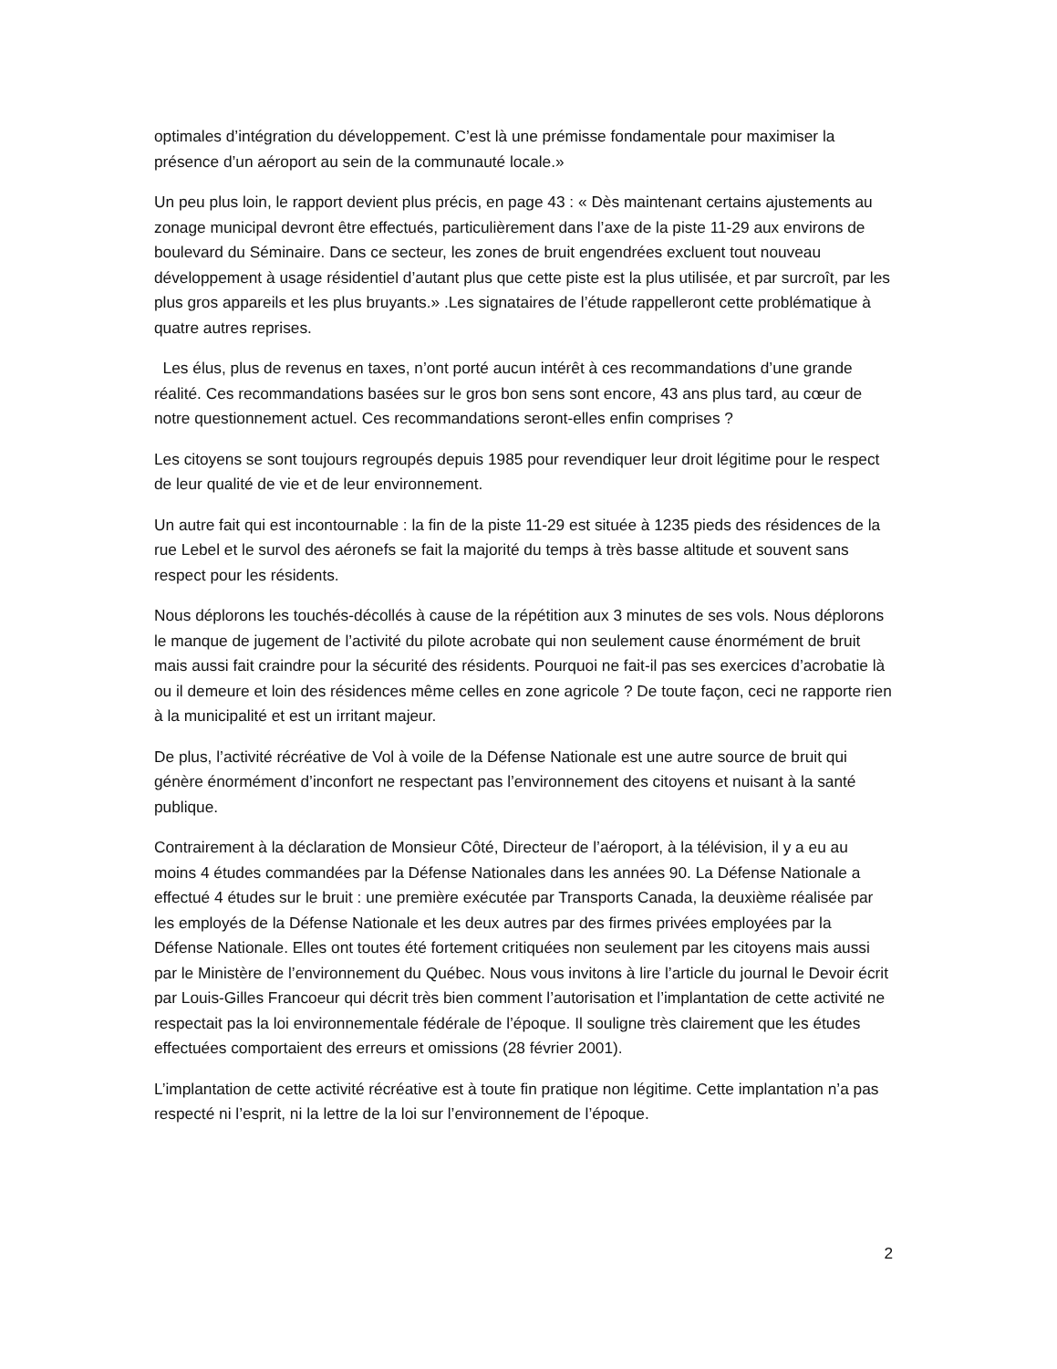optimales d’intégration du développement. C’est là une prémisse fondamentale pour maximiser la présence d’un aéroport au sein de la communauté locale.»
Un peu plus loin, le rapport devient plus précis, en page 43 : « Dès maintenant certains ajustements au zonage municipal devront être effectués, particulièrement dans l’axe de la piste 11-29 aux environs de boulevard du Séminaire. Dans ce secteur, les zones de bruit engendrées excluent tout nouveau développement à usage résidentiel d’autant plus que cette piste est la plus utilisée, et par surcroît, par les plus gros appareils et les plus bruyants.» .Les signataires de l’étude rappelleront cette problématique à quatre autres reprises.
Les élus, plus de revenus en taxes, n’ont porté aucun intérêt à ces recommandations d’une grande réalité. Ces recommandations basées sur le gros bon sens sont encore, 43 ans plus tard, au cœur de notre questionnement actuel. Ces recommandations seront-elles enfin comprises ?
Les citoyens se sont toujours regroupés depuis 1985 pour revendiquer leur droit légitime pour le respect de leur qualité de vie et de leur environnement.
Un autre fait qui est incontournable : la fin de la piste 11-29 est située à 1235 pieds des résidences de la rue Lebel et le survol des aéronefs se fait la majorité du temps à très basse altitude et souvent sans respect pour les résidents.
Nous déplorons les touchés-décollés à cause de la répétition aux 3 minutes de ses vols. Nous déplorons le manque de jugement de l’activité du pilote acrobate qui non seulement cause énormément de bruit mais aussi fait craindre pour la sécurité des résidents. Pourquoi ne fait-il pas ses exercices d’acrobatie là ou il demeure et loin des résidences même celles en zone agricole ? De toute façon, ceci ne rapporte rien à la municipalité et est un irritant majeur.
De plus, l’activité récréative de Vol à voile de la Défense Nationale est une autre source de bruit qui génère énormément d’inconfort ne respectant pas l’environnement des citoyens et nuisant à la santé publique.
Contrairement à la déclaration de Monsieur Côté, Directeur de l’aéroport, à la télévision, il y a eu au moins 4 études commandées par la Défense Nationales dans les années 90. La Défense Nationale a effectué 4 études sur le bruit : une première exécutée par Transports Canada, la deuxième réalisée par les employés de la Défense Nationale et les deux autres par des firmes privées employées par la Défense Nationale. Elles ont toutes été fortement critiquées non seulement par les citoyens mais aussi par le Ministère de l’environnement du Québec. Nous vous invitons à lire l’article du journal le Devoir écrit par Louis-Gilles Francoeur qui décrit très bien comment l’autorisation et l’implantation de cette activité ne respectait pas la loi environnementale fédérale de l’époque. Il souligne très clairement que les études effectuées comportaient des erreurs et omissions (28 février 2001).
L’implantation de cette activité récréative est à toute fin pratique non légitime. Cette implantation n’a pas respecté ni l’esprit, ni la lettre de la loi sur l’environnement de l’époque.
2